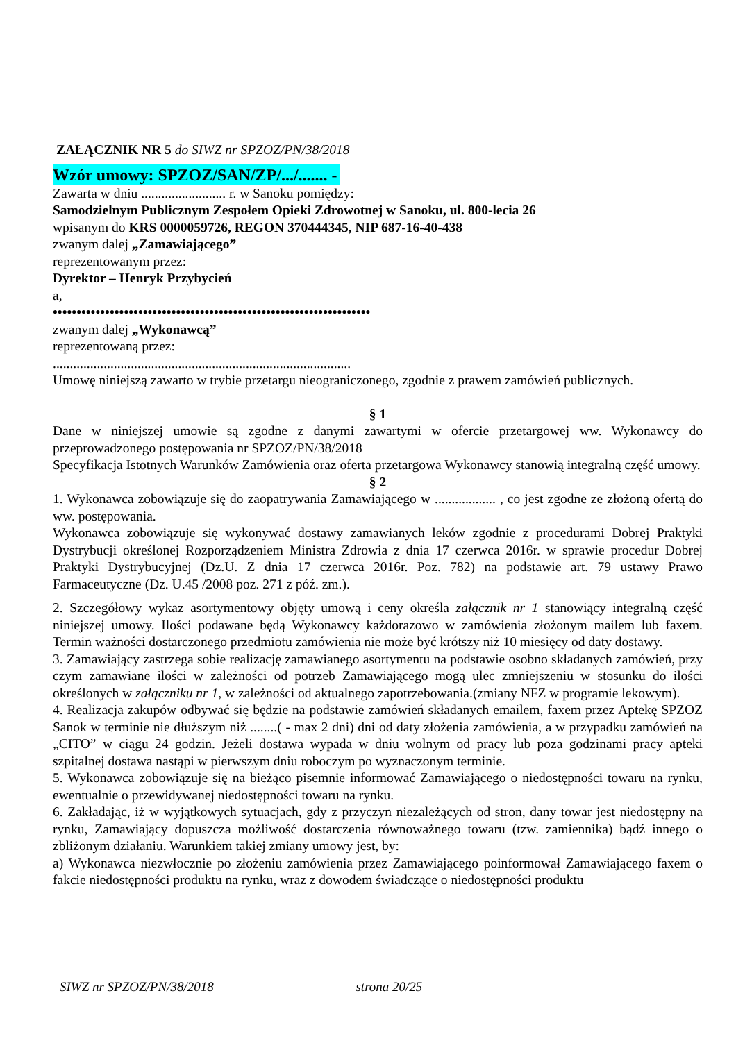ZAŁĄCZNIK NR 5 do SIWZ nr SPZOZ/PN/38/2018
Wzór umowy: SPZOZ/SAN/ZP/.../....... -
Zawarta w dniu ......................... r. w Sanoku pomiędzy:
Samodzielnym Publicznym Zespołem Opieki Zdrowotnej w Sanoku, ul. 800-lecia 26
wpisanym do KRS 0000059726, REGON 370444345, NIP 687-16-40-438
zwanym dalej „Zamawiającego”
reprezentowanym przez:
Dyrektor – Henryk Przybycień
a,
•••••••••••••••••••••••••••••••••••••••••••••••••••••••••••••••••••
zwanym dalej „Wykonawcą”
reprezentowaną przez:
........................................................................................
Umowę niniejszą zawarto w trybie przetargu nieograniczonego, zgodnie z prawem zamówień publicznych.
§ 1
Dane w niniejszej umowie są zgodne z danymi zawartymi w ofercie przetargowej ww. Wykonawcy do przeprowadzonego postępowania nr SPZOZ/PN/38/2018
Specyfikacja Istotnych Warunków Zamówienia oraz oferta przetargowa Wykonawcy stanowią integralną część umowy.
§ 2
1. Wykonawca zobowiązuje się do zaopatrywania Zamawiającego w .................. , co jest zgodne ze złożoną ofertą do ww. postępowania.
Wykonawca zobowiązuje się wykonywać dostawy zamawianych leków zgodnie z procedurami Dobrej Praktyki Dystrybucji określonej Rozporządzeniem Ministra Zdrowia z dnia 17 czerwca 2016r. w sprawie procedur Dobrej Praktyki Dystrybucyjnej (Dz.U. Z dnia 17 czerwca 2016r. Poz. 782) na podstawie art. 79 ustawy Prawo Farmaceutyczne (Dz. U.45 /2008 poz. 271 z póź. zm.).
2. Szczegółowy wykaz asortymentowy objęty umową i ceny określa załącznik nr 1 stanowiący integralną część niniejszej umowy. Ilości podawane będą Wykonawcy każdorazowo w zamówienia złożonym mailem lub faxem. Termin ważności dostarczonego przedmiotu zamówienia nie może być krótszy niż 10 miesięcy od daty dostawy.
3. Zamawiający zastrzega sobie realizację zamawianego asortymentu na podstawie osobno składanych zamówień, przy czym zamawiane ilości w zależności od potrzeb Zamawiającego mogą ulec zmniejszeniu w stosunku do ilości określonych w załączniku nr 1, w zależności od aktualnego zapotrzebowania.(zmiany NFZ w programie lekowym).
4. Realizacja zakupów odbywać się będzie na podstawie zamówień składanych emailem, faxem przez Aptekę SPZOZ Sanok w terminie nie dłuższym niż ........( - max 2 dni) dni od daty złożenia zamówienia, a w przypadku zamówień na „CITO” w ciągu 24 godzin. Jeżeli dostawa wypada w dniu wolnym od pracy lub poza godzinami pracy apteki szpitalnej dostawa nastąpi w pierwszym dniu roboczym po wyznaczonym terminie.
5. Wykonawca zobowiązuje się na bieżąco pisemnie informować Zamawiającego o niedostępności towaru na rynku, ewentualnie o przewidywanej niedostępności towaru na rynku.
6. Zakładając, iż w wyjątkowych sytuacjach, gdy z przyczyn niezależących od stron, dany towar jest niedostępny na rynku, Zamawiający dopuszcza możliwość dostarczenia równoważnego towaru (tzw. zamiennika) bądź innego o zbliżonym działaniu. Warunkiem takiej zmiany umowy jest, by:
a) Wykonawca niezwłocznie po złożeniu zamówienia przez Zamawiającego poinformował Zamawiającego faxem o fakcie niedostępności produktu na rynku, wraz z dowodem świadczące o niedostępności produktu
SIWZ nr SPZOZ/PN/38/2018 strona 20/25